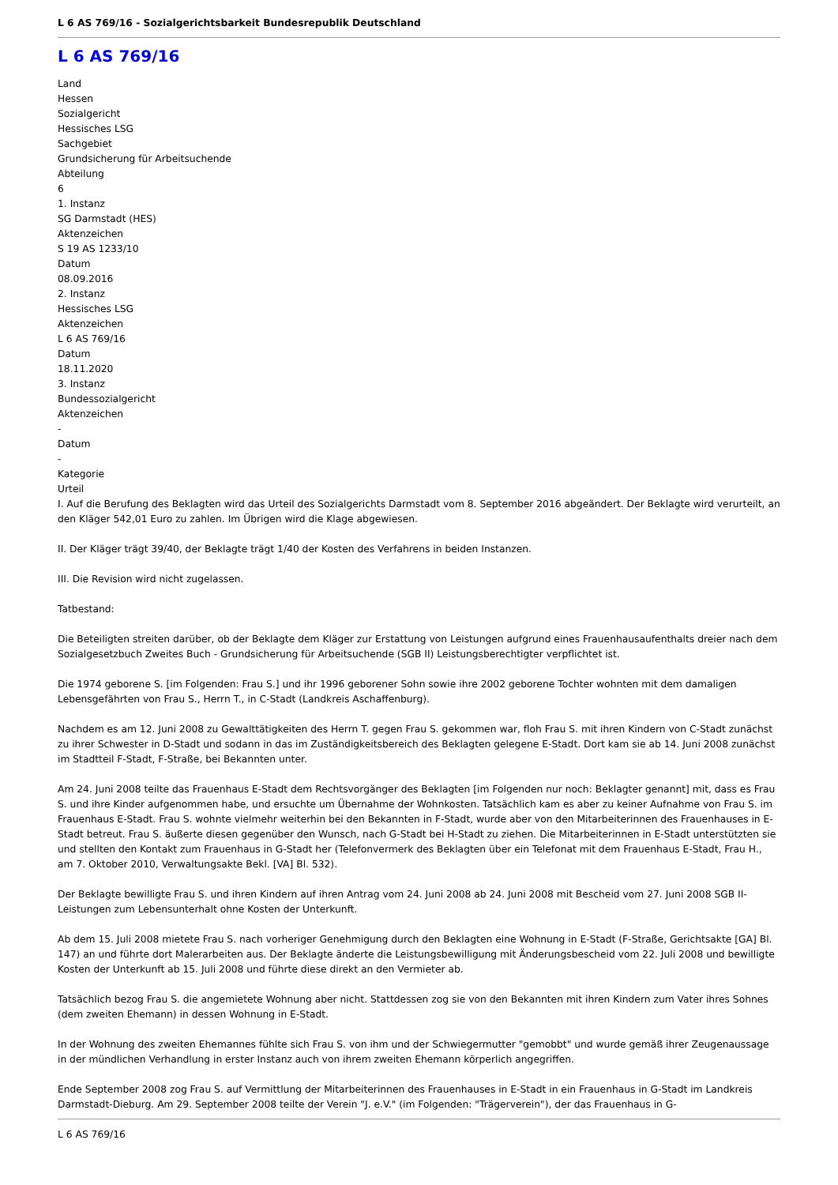L 6 AS 769/16 - Sozialgerichtsbarkeit Bundesrepublik Deutschland
L 6 AS 769/16
Land
Hessen
Sozialgericht
Hessisches LSG
Sachgebiet
Grundsicherung für Arbeitsuchende
Abteilung
6
1. Instanz
SG Darmstadt (HES)
Aktenzeichen
S 19 AS 1233/10
Datum
08.09.2016
2. Instanz
Hessisches LSG
Aktenzeichen
L 6 AS 769/16
Datum
18.11.2020
3. Instanz
Bundessozialgericht
Aktenzeichen
-
Datum
-
Kategorie
Urteil
I. Auf die Berufung des Beklagten wird das Urteil des Sozialgerichts Darmstadt vom 8. September 2016 abgeändert. Der Beklagte wird verurteilt, an den Kläger 542,01 Euro zu zahlen. Im Übrigen wird die Klage abgewiesen.
II. Der Kläger trägt 39/40, der Beklagte trägt 1/40 der Kosten des Verfahrens in beiden Instanzen.
III. Die Revision wird nicht zugelassen.
Tatbestand:
Die Beteiligten streiten darüber, ob der Beklagte dem Kläger zur Erstattung von Leistungen aufgrund eines Frauenhausaufenthalts dreier nach dem Sozialgesetzbuch Zweites Buch - Grundsicherung für Arbeitsuchende (SGB II) Leistungsberechtigter verpflichtet ist.
Die 1974 geborene S. [im Folgenden: Frau S.] und ihr 1996 geborener Sohn sowie ihre 2002 geborene Tochter wohnten mit dem damaligen Lebensgefährten von Frau S., Herrn T., in C-Stadt (Landkreis Aschaffenburg).
Nachdem es am 12. Juni 2008 zu Gewalttätigkeiten des Herrn T. gegen Frau S. gekommen war, floh Frau S. mit ihren Kindern von C-Stadt zunächst zu ihrer Schwester in D-Stadt und sodann in das im Zuständigkeitsbereich des Beklagten gelegene E-Stadt. Dort kam sie ab 14. Juni 2008 zunächst im Stadtteil F-Stadt, F-Straße, bei Bekannten unter.
Am 24. Juni 2008 teilte das Frauenhaus E-Stadt dem Rechtsvorgänger des Beklagten [im Folgenden nur noch: Beklagter genannt] mit, dass es Frau S. und ihre Kinder aufgenommen habe, und ersuchte um Übernahme der Wohnkosten. Tatsächlich kam es aber zu keiner Aufnahme von Frau S. im Frauenhaus E-Stadt. Frau S. wohnte vielmehr weiterhin bei den Bekannten in F-Stadt, wurde aber von den Mitarbeiterinnen des Frauenhauses in E-Stadt betreut. Frau S. äußerte diesen gegenüber den Wunsch, nach G-Stadt bei H-Stadt zu ziehen. Die Mitarbeiterinnen in E-Stadt unterstützten sie und stellten den Kontakt zum Frauenhaus in G-Stadt her (Telefonvermerk des Beklagten über ein Telefonat mit dem Frauenhaus E-Stadt, Frau H., am 7. Oktober 2010, Verwaltungsakte Bekl. [VA] Bl. 532).
Der Beklagte bewilligte Frau S. und ihren Kindern auf ihren Antrag vom 24. Juni 2008 ab 24. Juni 2008 mit Bescheid vom 27. Juni 2008 SGB II-Leistungen zum Lebensunterhalt ohne Kosten der Unterkunft.
Ab dem 15. Juli 2008 mietete Frau S. nach vorheriger Genehmigung durch den Beklagten eine Wohnung in E-Stadt (F-Straße, Gerichtsakte [GA] Bl. 147) an und führte dort Malerarbeiten aus. Der Beklagte änderte die Leistungsbewilligung mit Änderungsbescheid vom 22. Juli 2008 und bewilligte Kosten der Unterkunft ab 15. Juli 2008 und führte diese direkt an den Vermieter ab.
Tatsächlich bezog Frau S. die angemietete Wohnung aber nicht. Stattdessen zog sie von den Bekannten mit ihren Kindern zum Vater ihres Sohnes (dem zweiten Ehemann) in dessen Wohnung in E-Stadt.
In der Wohnung des zweiten Ehemannes fühlte sich Frau S. von ihm und der Schwiegermutter "gemobbt" und wurde gemäß ihrer Zeugenaussage in der mündlichen Verhandlung in erster Instanz auch von ihrem zweiten Ehemann körperlich angegriffen.
Ende September 2008 zog Frau S. auf Vermittlung der Mitarbeiterinnen des Frauenhauses in E-Stadt in ein Frauenhaus in G-Stadt im Landkreis Darmstadt-Dieburg. Am 29. September 2008 teilte der Verein "J. e.V." (im Folgenden: "Trägerverein"), der das Frauenhaus in G-
L 6 AS 769/16